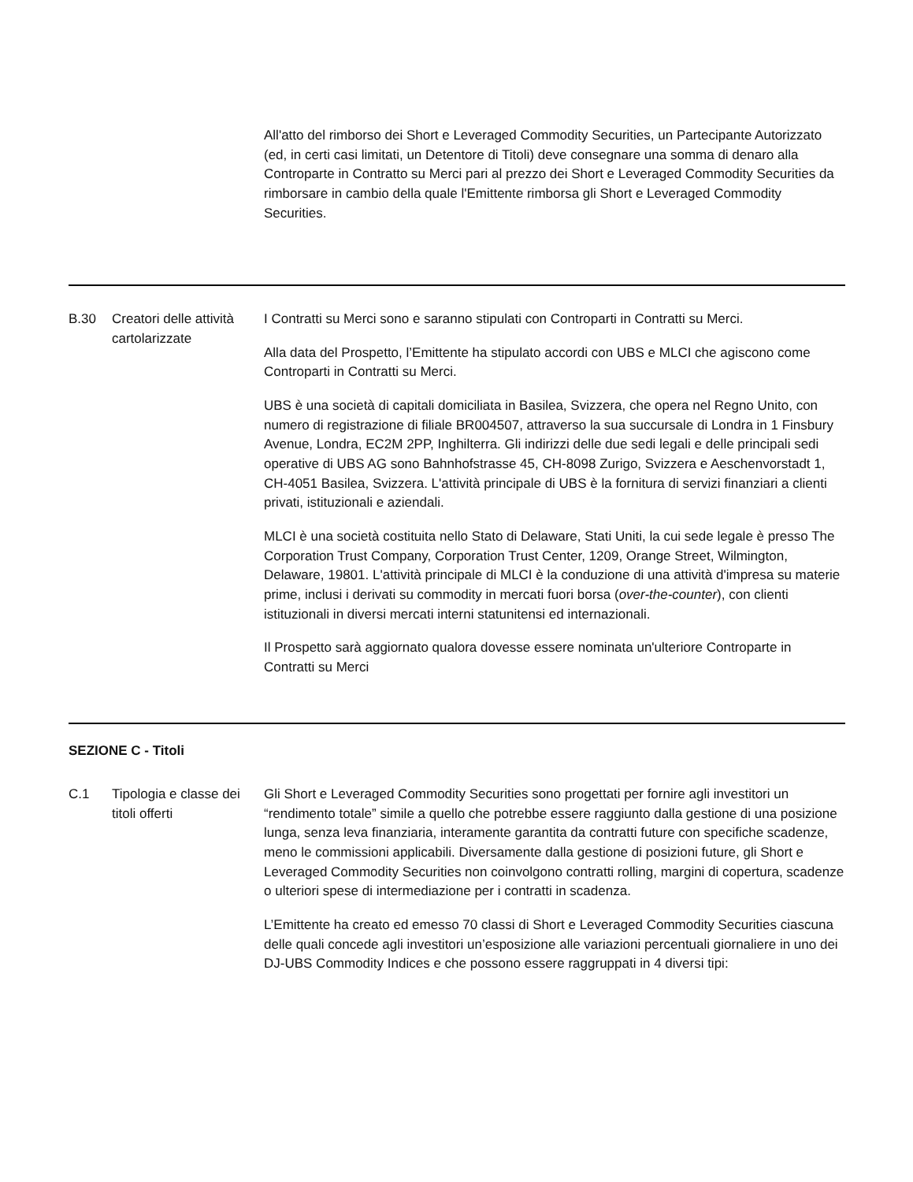| | | All'atto del rimborso dei Short e Leveraged Commodity Securities, un Partecipante Autorizzato (ed, in certi casi limitati, un Detentore di Titoli) deve consegnare una somma di denaro alla Controparte in Contratto su Merci pari al prezzo dei Short e Leveraged Commodity Securities da rimborsare in cambio della quale l'Emittente rimborsa gli Short e Leveraged Commodity Securities. |
| B.30 | Creatori delle attività cartolarizzate | I Contratti su Merci sono e saranno stipulati con Controparti in Contratti su Merci. Alla data del Prospetto, l’Emittente ha stipulato accordi con UBS e MLCI che agiscono come Controparti in Contratti su Merci. UBS è una società di capitali domiciliata in Basilea, Svizzera, che opera nel Regno Unito, con numero di registrazione di filiale BR004507, attraverso la sua succursale di Londra in 1 Finsbury Avenue, Londra, EC2M 2PP, Inghilterra. Gli indirizzi delle due sedi legali e delle principali sedi operative di UBS AG sono Bahnhofstrasse 45, CH-8098 Zurigo, Svizzera e Aeschenvorstadt 1, CH-4051 Basilea, Svizzera. L'attività principale di UBS è la fornitura di servizi finanziari a clienti privati, istituzionali e aziendali. MLCI è una società costituita nello Stato di Delaware, Stati Uniti, la cui sede legale è presso The Corporation Trust Company, Corporation Trust Center, 1209, Orange Street, Wilmington, Delaware, 19801. L'attività principale di MLCI è la conduzione di una attività d'impresa su materie prime, inclusi i derivati su commodity in mercati fuori borsa ( over-the-counter ), con clienti istituzionali in diversi mercati interni statunitensi ed internazionali. Il Prospetto sarà aggiornato qualora dovesse essere nominata un'ulteriore Controparte in Contratti su Merci |
| SEZIONE C - Titoli | | |
| C.1 | Tipologia e classe dei titoli offerti | Gli Short e Leveraged Commodity Securities sono progettati per fornire agli investitori un “rendimento totale” simile a quello che potrebbe essere raggiunto dalla gestione di una posizione lunga, senza leva finanziaria, interamente garantita da contratti future con specifiche scadenze, meno le commissioni applicabili. Diversamente dalla gestione di posizioni future, gli Short e Leveraged Commodity Securities non coinvolgono contratti rolling, margini di copertura, scadenze o ulteriori spese di intermediazione per i contratti in scadenza. L’Emittente ha creato ed emesso 70 classi di Short e Leveraged Commodity Securities ciascuna delle quali concede agli investitori un’esposizione alle variazioni percentuali giornaliere in uno dei DJ-UBS Commodity Indices e che possono essere raggruppati in 4 diversi tipi: |